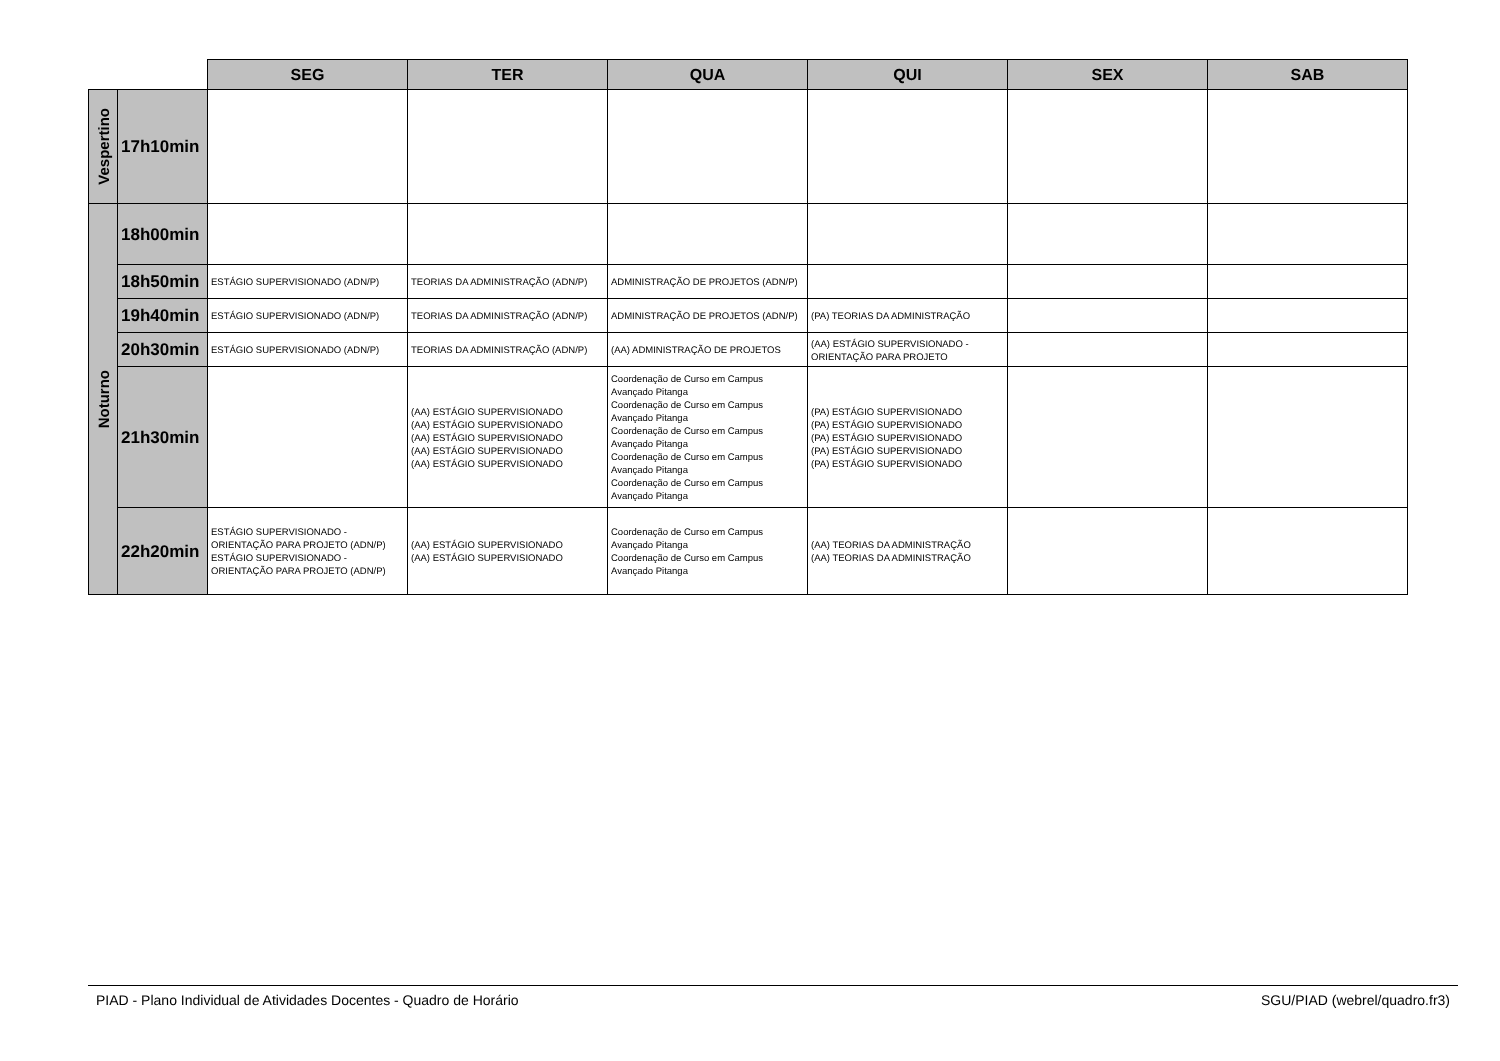| | | SEG | TER | QUA | QUI | SEX | SAB |
| Vespertino | 17h10min | | | | | | |
| Noturno | 18h00min | | | | | | |
| | 18h50min | ESTÁGIO SUPERVISIONADO (ADN/P) | TEORIAS DA ADMINISTRAÇÃO (ADN/P) | ADMINISTRAÇÃO DE PROJETOS (ADN/P) | | | |
| | 19h40min | ESTÁGIO SUPERVISIONADO (ADN/P) | TEORIAS DA ADMINISTRAÇÃO (ADN/P) | ADMINISTRAÇÃO DE PROJETOS (ADN/P) | (PA) TEORIAS DA ADMINISTRAÇÃO | | |
| | 20h30min | ESTÁGIO SUPERVISIONADO (ADN/P) | TEORIAS DA ADMINISTRAÇÃO (ADN/P) | (AA) ADMINISTRAÇÃO DE PROJETOS | (AA) ESTÁGIO SUPERVISIONADO - ORIENTAÇÃO PARA PROJETO | | |
| | 21h30min | | (AA) ESTÁGIO SUPERVISIONADO (AA) ESTÁGIO SUPERVISIONADO (AA) ESTÁGIO SUPERVISIONADO (AA) ESTÁGIO SUPERVISIONADO (AA) ESTÁGIO SUPERVISIONADO | Coordenação de Curso em Campus Avançado Pitanga Coordenação de Curso em Campus Avançado Pitanga Coordenação de Curso em Campus Avançado Pitanga Coordenação de Curso em Campus Avançado Pitanga Coordenação de Curso em Campus Avançado Pitanga | (PA) ESTÁGIO SUPERVISIONADO (PA) ESTÁGIO SUPERVISIONADO (PA) ESTÁGIO SUPERVISIONADO (PA) ESTÁGIO SUPERVISIONADO (PA) ESTÁGIO SUPERVISIONADO | | |
| | 22h20min | ESTÁGIO SUPERVISIONADO - ORIENTAÇÃO PARA PROJETO (ADN/P) ESTÁGIO SUPERVISIONADO - ORIENTAÇÃO PARA PROJETO (ADN/P) | (AA) ESTÁGIO SUPERVISIONADO (AA) ESTÁGIO SUPERVISIONADO | Coordenação de Curso em Campus Avançado Pitanga Coordenação de Curso em Campus Avançado Pitanga | (AA) TEORIAS DA ADMINISTRAÇÃO (AA) TEORIAS DA ADMINISTRAÇÃO | | |
PIAD - Plano Individual de Atividades Docentes - Quadro de Horário SGU/PIAD (webrel/quadro.fr3)